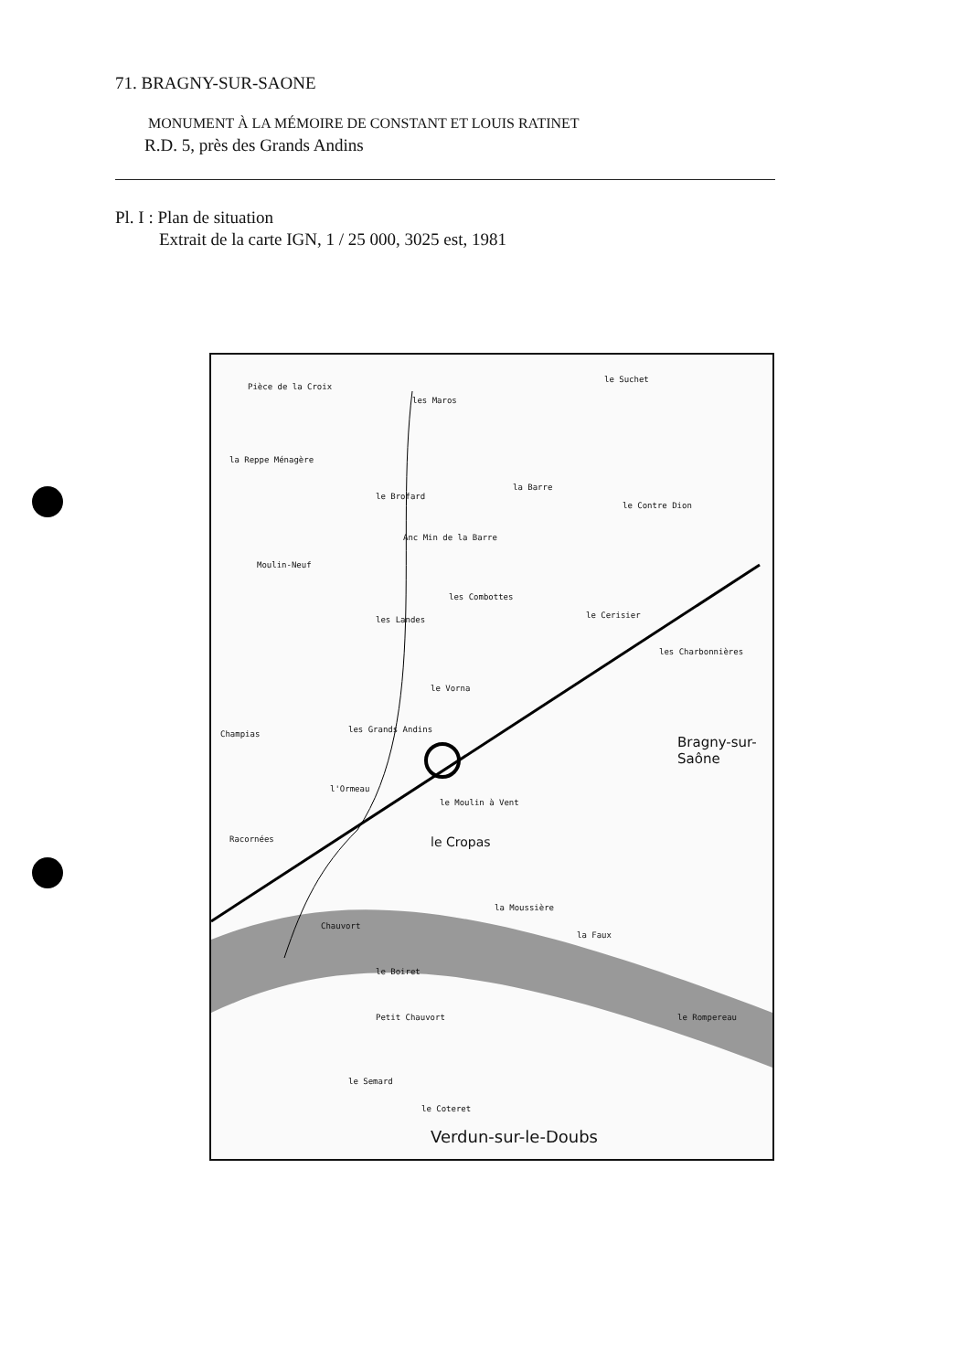71. BRAGNY-SUR-SAONE
MONUMENT À LA MÉMOIRE DE CONSTANT ET LOUIS RATINET
R.D. 5, près des Grands Andins
Pl. I : Plan de situation
Extrait de la carte IGN, 1 / 25 000, 3025 est, 1981
Pièce de la Croix
les Maros
le Suchet
la Reppe Ménagère
la Barre
le Brofard
le Contre Dion
Anc Min de la Barre
Moulin-Neuf
les Combottes
le Cerisier les Landes
les Charbonnières
le Vorna
Champias les Grands Andins
Bragny-sur-Saône
l'Ormeau
le Moulin à Vent
le Cropas Racornées
la Moussière
Chauvort
la Faux
le Boiret
Petit Chauvort le Rompereau
le Semard
le Coteret
Verdun-sur-le-Doubs